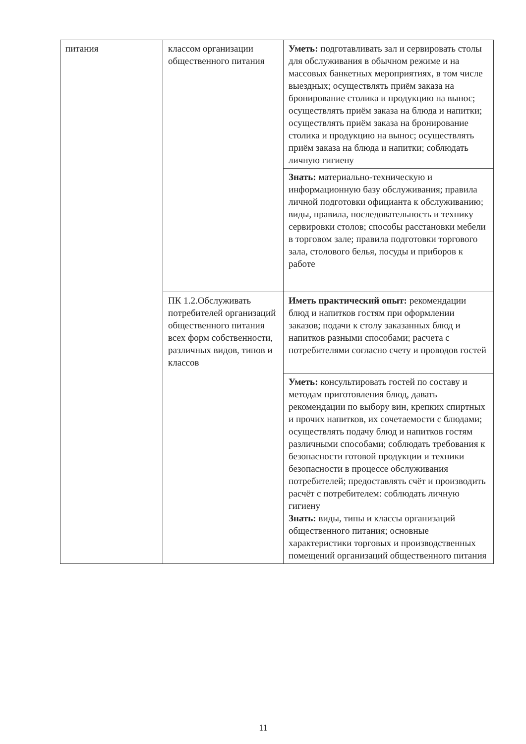| питания | классом организации общественного питания | Уметь: подготавливать зал и сервировать столы для обслуживания в обычном режиме и на массовых банкетных мероприятиях, в том числе выездных; осуществлять приём заказа на бронирование столика и продукцию на вынос; осуществлять приём заказа на блюда и напитки; осуществлять приём заказа на бронирование столика и продукцию на вынос; осуществлять приём заказа на блюда и напитки; соблюдать личную гигиену |
| | | Знать: материально-техническую и информационную базу обслуживания; правила личной подготовки официанта к обслуживанию; виды, правила, последовательность и технику сервировки столов; способы расстановки мебели в торговом зале; правила подготовки торгового зала, столового белья, посуды и приборов к работе |
| | ПК 1.2.Обслуживать потребителей организаций общественного питания всех форм собственности, различных видов, типов и классов | Иметь практический опыт: рекомендации блюд и напитков гостям при оформлении заказов; подачи к столу заказанных блюд и напитков разными способами; расчета с потребителями согласно счету и проводов гостей |
| | | Уметь: консультировать гостей по составу и методам приготовления блюд, давать рекомендации по выбору вин, крепких спиртных и прочих напитков, их сочетаемости с блюдами; осуществлять подачу блюд и напитков гостям различными способами; соблюдать требования к безопасности готовой продукции и техники безопасности в процессе обслуживания потребителей; предоставлять счёт и производить расчёт с потребителем: соблюдать личную гигиену Знать: виды, типы и классы организаций общественного питания; основные характеристики торговых и производственных помещений организаций общественного питания |
11